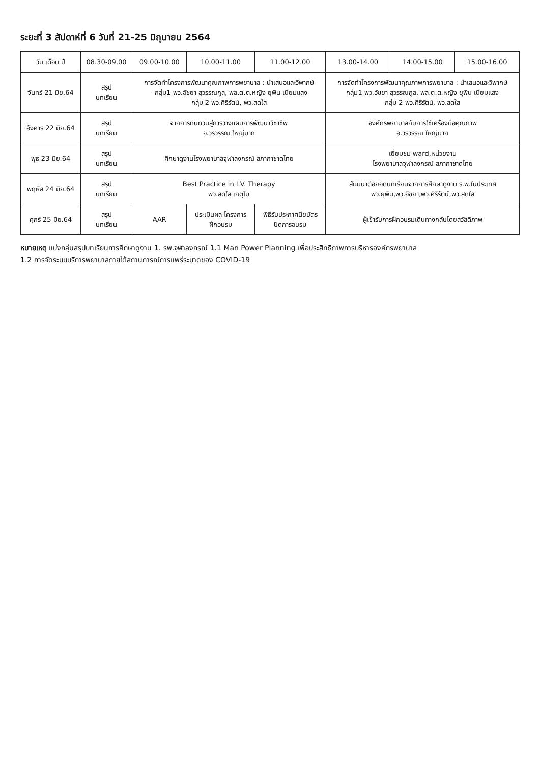ระยะที่ 3 สัปดาห์ที่ 6 วันที่ 21-25 มิถุนายน 2564
| วัน เดือน ปี | 08.30-09.00 | 09.00-10.00 | 10.00-11.00 | 11.00-12.00 | 13.00-14.00 | 14.00-15.00 | 15.00-16.00 |
| --- | --- | --- | --- | --- | --- | --- | --- |
| จันทร์ 21 มิย.64 | สรุป บทเรียน | การจัดทำโครงการพัฒนาคุณภาพการพยาบาล : นำเสนอและวิพากษ์ - กลุ่ม1 พว.อัชยา สุวรรณกูล, พล.ต.ต.หญิง ยุพิน เนียมแสง กลุ่ม 2 พว.ศิริรัตน์, พว.สดใส | | | การจัดทำโครงการพัฒนาคุณภาพการพยาบาล : นำเสนอและวิพากษ์ กลุ่ม1 พว.อัชยา สุวรรณกูล, พล.ต.ต.หญิง ยุพิน เนียมแสง กลุ่ม 2 พว.ศิริรัตน์, พว.สดใส | | |
| อังคาร 22 มิย.64 | สรุป บทเรียน | จากการทบทวนสู่การวางแผนการพัฒนาวิชาชีพ อ.วรวรรณ ใหญ่มาก | | | องค์กรพยาบาลกับการใช้เครื่องมือคุณภาพ อ.วรวรรณ ใหญ่มาก | | |
| พุธ 23 มิย.64 | สรุป บทเรียน | ศึกษาดูงานโรงพยาบาลจุฬาลงกรณ์ สภากาชาดไทย | | | เยี่ยมชม ward,หน่วยงาน โรงพยาบาลจุฬาลงกรณ์ สภากาชาดไทย | | |
| พฤหัส 24 มิย.64 | สรุป บทเรียน | Best Practice in I.V. Therapy พว.สดใส เกตุโม | | | สัมมนาต่อยอดบทเรียนจากการศึกษาดูงาน ร.พ.ในประเทศ พว.ยุพิน,พว.อัชยา,พว.ศิริรัตน์,พว.สดใส | | |
| ศุกร์ 25 มิย.64 | สรุป บทเรียน | AAR | ประเมินผล โครงการ ฝึกอบรม | พิธีรับประกาศนียบัตร ปิดการอบรม | ผู้เข้ารับการฝึกอบรมเดินทางกลับโดยสวัสดิภาพ | | |
หมายเหตุ แบ่งกลุ่มสรุปบทเรียนการศึกษาดูงาน 1. รพ.จุฬาลงกรณ์ 1.1 Man Power Planning เพื่อประสิทธิภาพการบริหารองค์กรพยาบาล
1.2 การจัดระบบบริการพยาบาลภายใต้สถานการณ์การแพร่ระบาดของ COVID-19